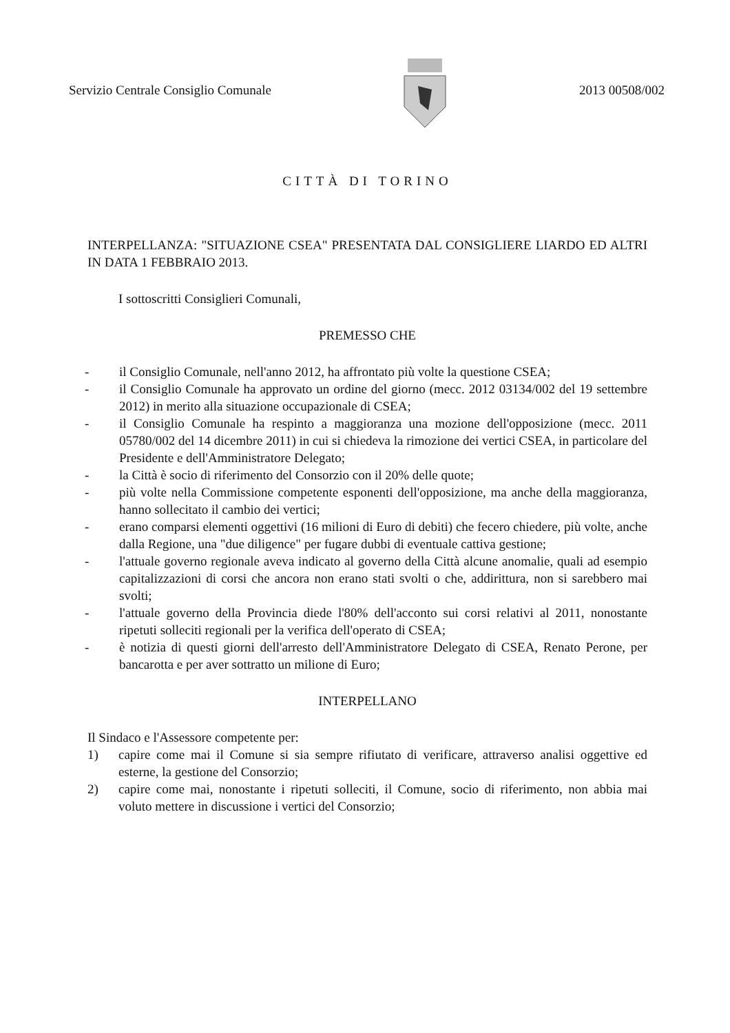Servizio Centrale Consiglio Comunale 2013 00508/002
CITTÀ DI TORINO
INTERPELLANZA: "SITUAZIONE CSEA" PRESENTATA DAL CONSIGLIERE LIARDO ED ALTRI IN DATA 1 FEBBRAIO 2013.
I sottoscritti Consiglieri Comunali,
PREMESSO CHE
- il Consiglio Comunale, nell'anno 2012, ha affrontato più volte la questione CSEA;
- il Consiglio Comunale ha approvato un ordine del giorno (mecc. 2012 03134/002 del 19 settembre 2012) in merito alla situazione occupazionale di CSEA;
- il Consiglio Comunale ha respinto a maggioranza una mozione dell'opposizione (mecc. 2011 05780/002 del 14 dicembre 2011) in cui si chiedeva la rimozione dei vertici CSEA, in particolare del Presidente e dell'Amministratore Delegato;
- la Città è socio di riferimento del Consorzio con il 20% delle quote;
- più volte nella Commissione competente esponenti dell'opposizione, ma anche della maggioranza, hanno sollecitato il cambio dei vertici;
- erano comparsi elementi oggettivi (16 milioni di Euro di debiti) che fecero chiedere, più volte, anche dalla Regione, una "due diligence" per fugare dubbi di eventuale cattiva gestione;
- l'attuale governo regionale aveva indicato al governo della Città alcune anomalie, quali ad esempio capitalizzazioni di corsi che ancora non erano stati svolti o che, addirittura, non si sarebbero mai svolti;
- l'attuale governo della Provincia diede l'80% dell'acconto sui corsi relativi al 2011, nonostante ripetuti solleciti regionali per la verifica dell'operato di CSEA;
- è notizia di questi giorni dell'arresto dell'Amministratore Delegato di CSEA, Renato Perone, per bancarotta e per aver sottratto un milione di Euro;
INTERPELLANO
Il Sindaco e l'Assessore competente per:
1) capire come mai il Comune si sia sempre rifiutato di verificare, attraverso analisi oggettive ed esterne, la gestione del Consorzio;
2) capire come mai, nonostante i ripetuti solleciti, il Comune, socio di riferimento, non abbia mai voluto mettere in discussione i vertici del Consorzio;